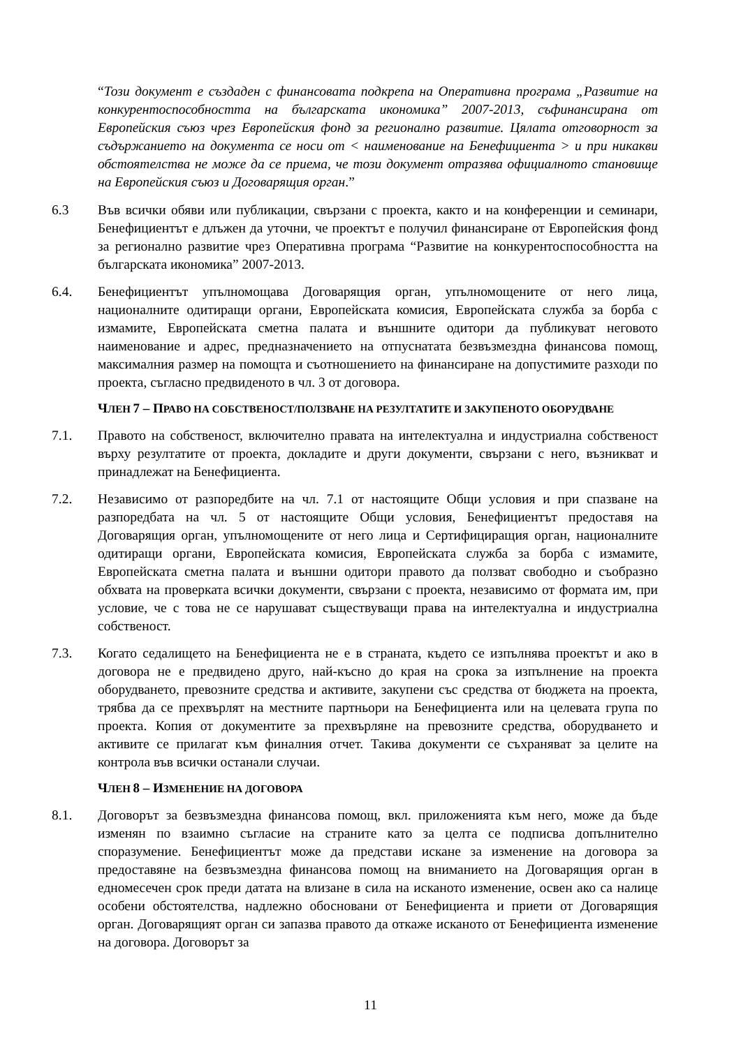“Този документ е създаден с финансовата подкрепа на Оперативна програма „Развитие на конкурентоспособността на българската икономика” 2007-2013, съфинансирана от Европейския съюз чрез Европейския фонд за регионално развитие. Цялата отговорност за съдържанието на документа се носи от < наименование на Бенефициента > и при никакви обстоятелства не може да се приема, че този документ отразява официалното становище на Европейския съюз и Договарящия орган.”
6.3 Във всички обяви или публикации, свързани с проекта, както и на конференции и семинари, Бенефициентът е длъжен да уточни, че проектът е получил финансиране от Европейския фонд за регионално развитие чрез Оперативна програма “Развитие на конкурентоспособността на българската икономика” 2007-2013.
6.4. Бенефициентът упълномощава Договарящия орган, упълномощените от него лица, националните одитиращи органи, Европейската комисия, Европейската служба за борба с измамите, Европейската сметна палата и външните одитори да публикуват неговото наименование и адрес, предназначението на отпуснатата безвъзмездна финансова помощ, максималния размер на помощта и съотношението на финансиране на допустимите разходи по проекта, съгласно предвиденото в чл. 3 от договора.
ЧЛЕН 7 – ПРАВО НА СОБСТВЕНОСТ/ПОЛЗВАНЕ НА РЕЗУЛТАТИТЕ И ЗАКУПЕНОТО ОБОРУДВАНЕ
7.1. Правото на собственост, включително правата на интелектуална и индустриална собственост върху резултатите от проекта, докладите и други документи, свързани с него, възникват и принадлежат на Бенефициента.
7.2. Независимо от разпоредбите на чл. 7.1 от настоящите Общи условия и при спазване на разпоредбата на чл. 5 от настоящите Общи условия, Бенефициентът предоставя на Договарящия орган, упълномощените от него лица и Сертифициращия орган, националните одитиращи органи, Европейската комисия, Европейската служба за борба с измамите, Европейската сметна палата и външни одитори правото да ползват свободно и съобразно обхвата на проверката всички документи, свързани с проекта, независимо от формата им, при условие, че с това не се нарушават съществуващи права на интелектуална и индустриална собственост.
7.3. Когато седалището на Бенефициента не е в страната, където се изпълнява проектът и ако в договора не е предвидено друго, най-късно до края на срока за изпълнение на проекта оборудването, превозните средства и активите, закупени със средства от бюджета на проекта, трябва да се прехвърлят на местните партньори на Бенефициента или на целевата група по проекта. Копия от документите за прехвърляне на превозните средства, оборудването и активите се прилагат към финалния отчет. Такива документи се съхраняват за целите на контрола във всички останали случаи.
ЧЛЕН 8 – ИЗМЕНЕНИЕ НА ДОГОВОРА
8.1. Договорът за безвъзмездна финансова помощ, вкл. приложенията към него, може да бъде изменян по взаимно съгласие на страните като за целта се подписва допълнително споразумение. Бенефициентът може да представи искане за изменение на договора за предоставяне на безвъзмездна финансова помощ на вниманието на Договарящия орган в едномесечен срок преди датата на влизане в сила на исканото изменение, освен ако са налице особени обстоятелства, надлежно обосновани от Бенефициента и приети от Договарящия орган. Договарящият орган си запазва правото да откаже исканото от Бенефициента изменение на договора. Договорът за
11